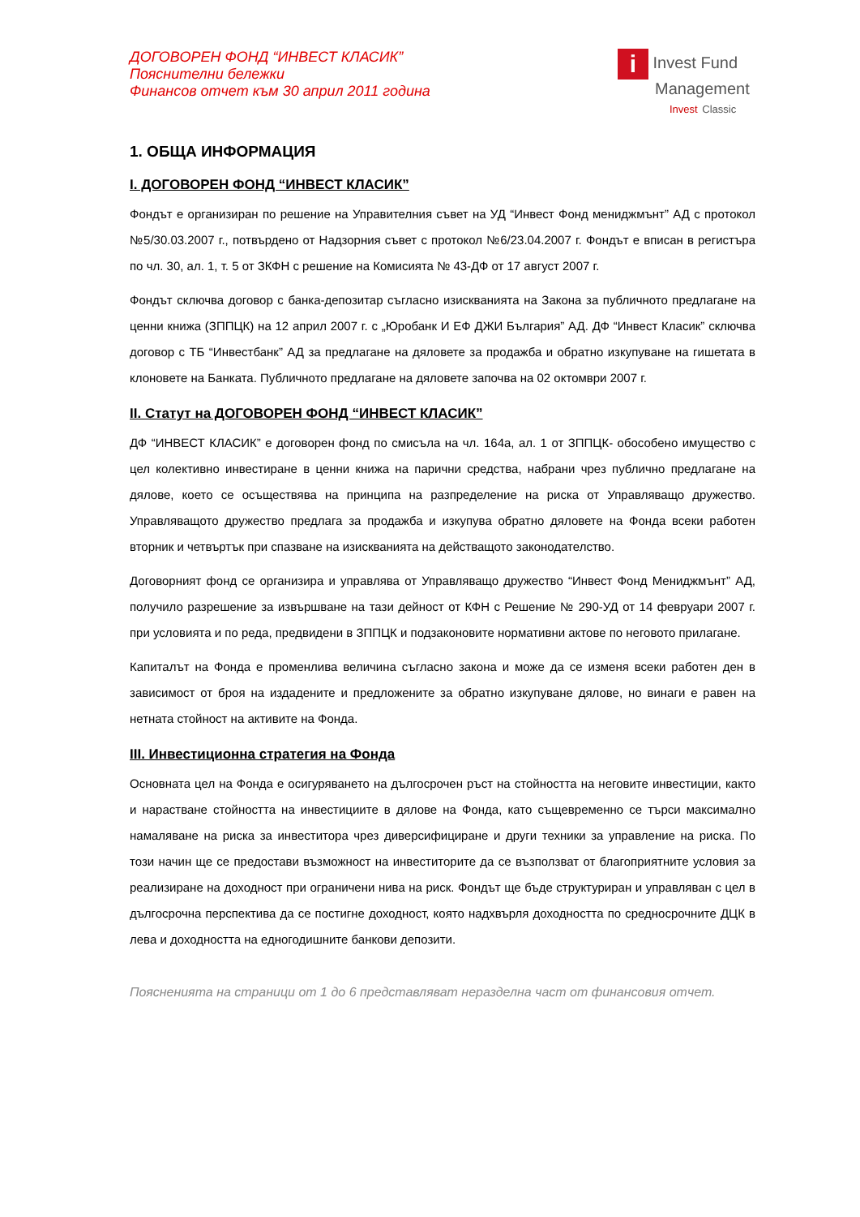ДОГОВОРЕН ФОНД “ИНВЕСТ КЛАСИК”
Пояснителни бележки
Финансов отчет към 30 април 2011 година
i Invest Fund
Management
Invest Classic
1. ОБЩА ИНФОРМАЦИЯ
I. ДОГОВОРЕН ФОНД “ИНВЕСТ КЛАСИК”
Фондът е организиран по решение на Управителния съвет на УД “Инвест Фонд мениджмънт” АД с протокол №5/30.03.2007 г., потвърдено от Надзорния съвет с протокол №6/23.04.2007 г. Фондът е вписан в регистъра по чл. 30, ал. 1, т. 5 от ЗКФН с решение на Комисията № 43-ДФ от 17 август 2007 г.
Фондът сключва договор с банка-депозитар съгласно изискванията на Закона за публичното предлагане на ценни книжа (ЗППЦК) на 12 април 2007 г. с „Юробанк И ЕФ ДЖИ България” АД. ДФ “Инвест Класик” сключва договор с ТБ “Инвестбанк” АД за предлагане на дяловете за продажба и обратно изкупуване на гишетата в клоновете на Банката. Публичното предлагане на дяловете започва на 02 октомври 2007 г.
II. Статут на ДОГОВОРЕН ФОНД “ИНВЕСТ КЛАСИК”
ДФ “ИНВЕСТ КЛАСИК” е договорен фонд по смисъла на чл. 164а, ал. 1 от ЗППЦК- обособено имущество с цел колективно инвестиране в ценни книжа на парични средства, набрани чрез публично предлагане на дялове, което се осъществява на принципа на разпределение на риска от Управляващо дружество. Управляващото дружество предлага за продажба и изкупува обратно дяловете на Фонда всеки работен вторник и четвъртък при спазване на изискванията на действащото законодателство.
Договорният фонд се организира и управлява от Управляващо дружество “Инвест Фонд Мениджмънт” АД, получило разрешение за извършване на тази дейност от КФН с Решение № 290-УД от 14 февруари 2007 г. при условията и по реда, предвидени в ЗППЦК и подзаконовите нормативни актове по неговото прилагане.
Капиталът на Фонда е променлива величина съгласно закона и може да се изменя всеки работен ден в зависимост от броя на издадените и предложените за обратно изкупуване дялове, но винаги е равен на нетната стойност на активите на Фонда.
III. Инвестиционна стратегия на Фонда
Основната цел на Фонда е осигуряването на дългосрочен ръст на стойността на неговите инвестиции, както и нарастване стойността на инвестициите в дялове на Фонда, като същевременно се търси максимално намаляване на риска за инвеститора чрез диверсифициране и други техники за управление на риска. По този начин ще се предостави възможност на инвеститорите да се възползват от благоприятните условия за реализиране на доходност при ограничени нива на риск. Фондът ще бъде структуриран и управляван с цел в дългосрочна перспектива да се постигне доходност, която надхвърля доходността по средносрочните ДЦК в лева и доходността на едногодишните банкови депозити.
Поясненията на страници от 1 до 6 представляват неразделна част от финансовия отчет.